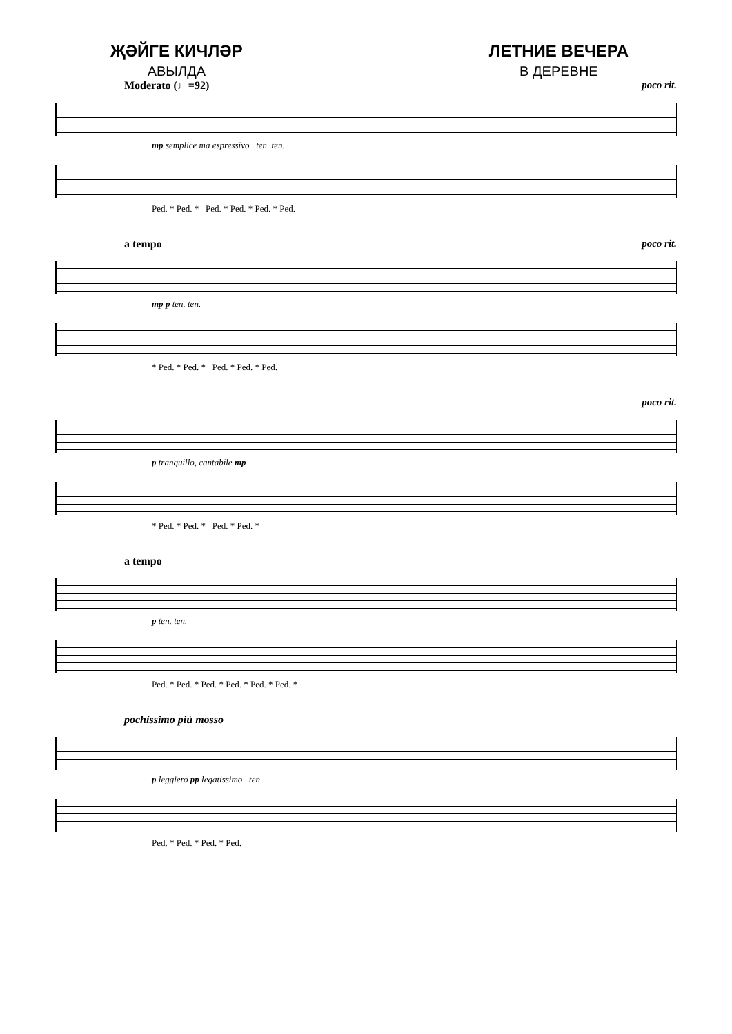ҖӘЙГЕ КИЧЛӘР
АВЫЛДА
ЛЕТНИЕ ВЕЧЕРА
В ДЕРЕВНЕ
Moderato (♩=92) poco rit.
mp semplice ma espressivo ten. ten.
Ped. * Ped. * Ped. * Ped. * Ped. * Ped.
a tempo poco rit.
mp p ten. ten.
* Ped. * Ped. * Ped. * Ped. * Ped.
poco rit.
p tranquillo, cantabile mp
* Ped. * Ped. * Ped. * Ped. *
a tempo
p ten. ten.
Ped. * Ped. * Ped. * Ped. * Ped. * Ped. *
pochissimo più mosso
p leggiero pp legatissimo ten.
Ped. * Ped. * Ped. * Ped.